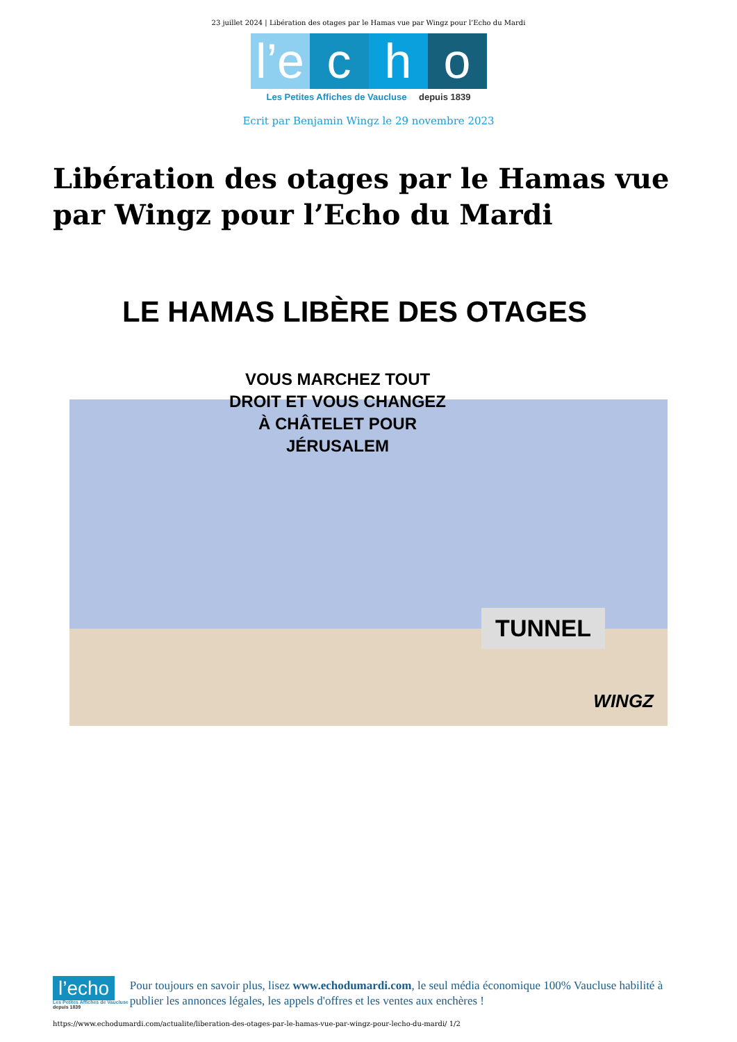23 juillet 2024 | Libération des otages par le Hamas vue par Wingz pour l’Echo du Mardi
l’e c h o
Les Petites Affiches de Vaucluse depuis 1839
Ecrit par Benjamin Wingz le 29 novembre 2023
Libération des otages par le Hamas vue par Wingz pour l’Echo du Mardi
LE HAMAS LIBÈRE DES OTAGES
TUNNEL
WINGZ
VOUS MARCHEZ TOUT
DROIT ET VOUS CHANGEZ
À CHÂTELET POUR
JÉRUSALEM
l’echo
Les Petites Affiches de Vaucluse depuis 1839
Pour toujours en savoir plus, lisez www.echodumardi.com, le seul média économique 100% Vaucluse habilité à publier les annonces légales, les appels d'offres et les ventes aux enchères !
https://www.echodumardi.com/actualite/liberation-des-otages-par-le-hamas-vue-par-wingz-pour-lecho-du-mardi/ 1/2